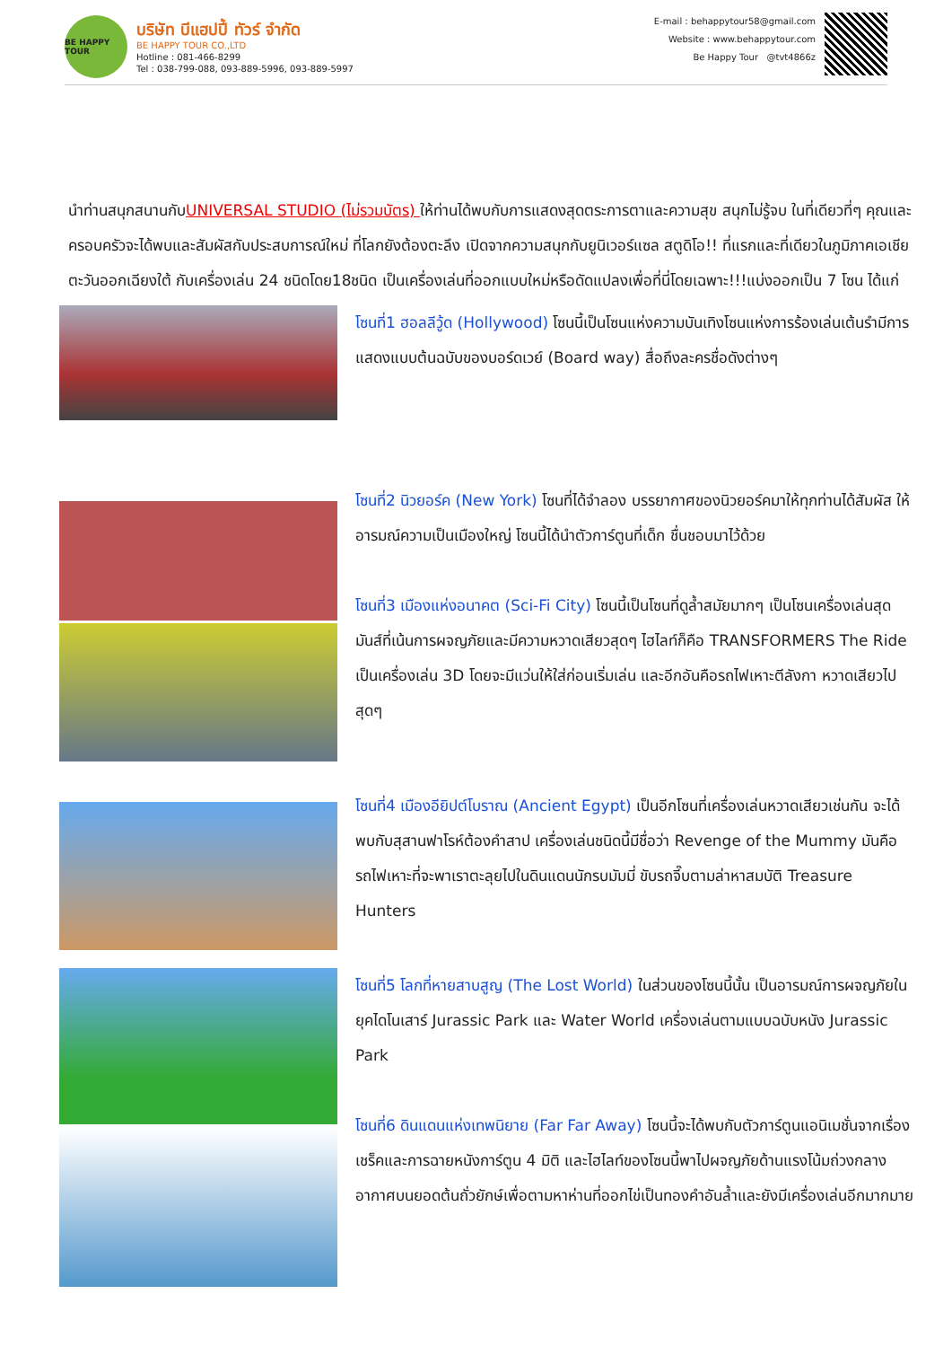BE HAPPY TOUR
บริษัท บีแฮปปี้ ทัวร์ จำกัด
BE HAPPY TOUR CO.,LTD
Hotline : 081-466-8299
Tel : 038-799-088, 093-889-5996, 093-889-5997
E-mail : behappytour58@gmail.com
Website : www.behappytour.com
Be Happy Tour @tvt4866z
นำท่านสนุกสนานกับUNIVERSAL STUDIO (ไม่รวมบัตร) ให้ท่านได้พบกับการแสดงสุดตระการตาและความสุข สนุกไม่รู้จบ ในที่เดียวที่ๆ คุณและครอบครัวจะได้พบและสัมผัสกับประสบการณ์ใหม่ ที่โลกยังต้องตะลึง เปิดจากความสนุกกับยูนิเวอร์แซล สตูดิโอ!! ที่แรกและที่เดียวในภูมิภาคเอเชียตะวันออกเฉียงใต้ กับเครื่องเล่น 24 ชนิดโดย18ชนิด เป็นเครื่องเล่นที่ออกแบบใหม่หรือดัดแปลงเพื่อที่นี่โดยเฉพาะ!!!แบ่งออกเป็น 7 โซน ได้แก่
โซนที่1 ฮอลลีวู้ด (Hollywood) โซนนี้เป็นโซนแห่งความบันเทิงโซนแห่งการร้องเล่นเต้นรำมีการแสดงแบบต้นฉบับของบอร์ดเวย์ (Board way) สื่อถึงละครชื่อดังต่างๆ
โซนที่2 นิวยอร์ค (New York) โซนที่ได้จำลอง บรรยากาศของนิวยอร์คมาให้ทุกท่านได้สัมผัส ให้อารมณ์ความเป็นเมืองใหญ่ โซนนี้ได้นำตัวการ์ตูนที่เด็ก ชื่นชอบมาไว้ด้วย
โซนที่3 เมืองแห่งอนาคต (Sci-Fi City) โซนนี้เป็นโซนที่ดูล้ำสมัยมากๆ เป็นโซนเครื่องเล่นสุดมันส์ที่เน้นการผจญภัยและมีความหวาดเสียวสุดๆ ไฮไลท์ก็คือ TRANSFORMERS The Ride เป็นเครื่องเล่น 3D โดยจะมีแว่นให้ใส่ก่อนเริ่มเล่น และอีกอันคือรถไฟเหาะตีลังกา หวาดเสียวไปสุดๆ
โซนที่4 เมืองอียิปต์โบราณ (Ancient Egypt) เป็นอีกโซนที่เครื่องเล่นหวาดเสียวเช่นกัน จะได้พบกับสุสานฟาโรห์ต้องคำสาป เครื่องเล่นชนิดนี้มีชื่อว่า Revenge of the Mummy มันคือรถไฟเหาะที่จะพาเราตะลุยไปในดินแดนนักรบมัมมี่ ขับรถจี๊บตามล่าหาสมบัติ Treasure Hunters
โซนที่5 โลกที่หายสาบสูญ (The Lost World) ในส่วนของโซนนี้นั้น เป็นอารมณ์การผจญภัยในยุคไดโนเสาร์ Jurassic Park และ Water World เครื่องเล่นตามแบบฉบับหนัง Jurassic Park
โซนที่6 ดินแดนแห่งเทพนิยาย (Far Far Away) โซนนี้จะได้พบกับตัวการ์ตูนแอนิเมชั่นจากเรื่องเชร็คและการฉายหนังการ์ตูน 4 มิติ และไฮไลท์ของโซนนี้พาไปผจญภัยด้านแรงโน้มถ่วงกลางอากาศบนยอดต้นถั่วยักษ์เพื่อตามหาห่านที่ออกไข่เป็นทองคำอันล้ำและยังมีเครื่องเล่นอีกมากมาย